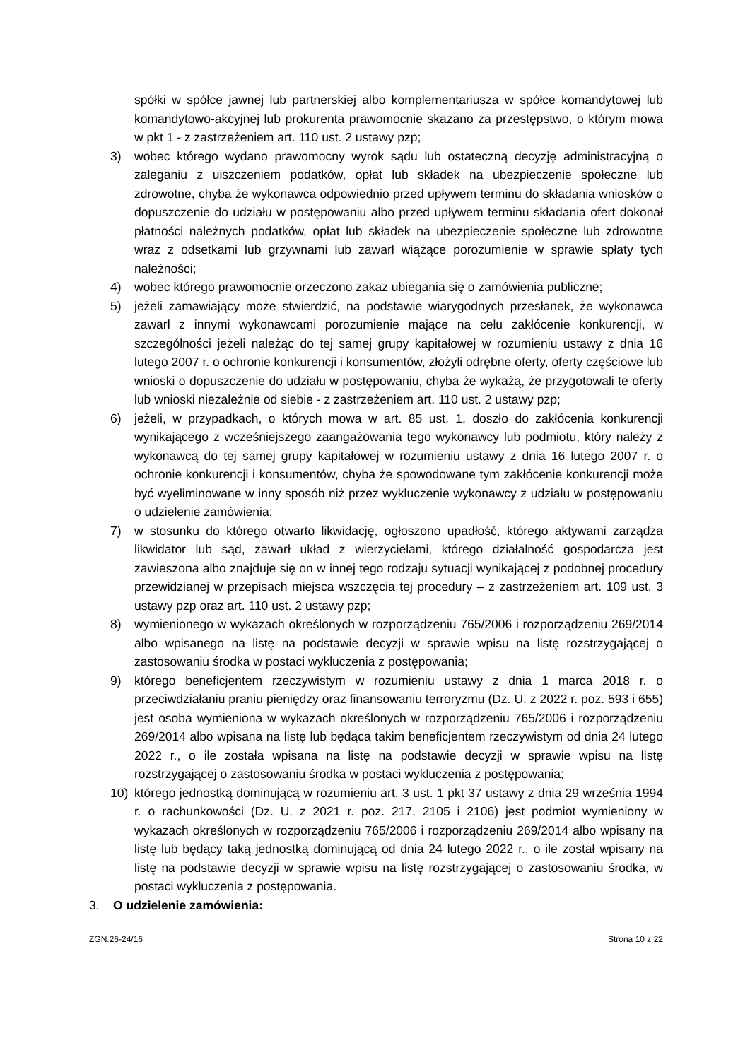spółki w spółce jawnej lub partnerskiej albo komplementariusza w spółce komandytowej lub komandytowo-akcyjnej lub prokurenta prawomocnie skazano za przestępstwo, o którym mowa w pkt 1 - z zastrzeżeniem art. 110 ust. 2 ustawy pzp;
3) wobec którego wydano prawomocny wyrok sądu lub ostateczną decyzję administracyjną o zaleganiu z uiszczeniem podatków, opłat lub składek na ubezpieczenie społeczne lub zdrowotne, chyba że wykonawca odpowiednio przed upływem terminu do składania wniosków o dopuszczenie do udziału w postępowaniu albo przed upływem terminu składania ofert dokonał płatności należnych podatków, opłat lub składek na ubezpieczenie społeczne lub zdrowotne wraz z odsetkami lub grzywnami lub zawarł wiążące porozumienie w sprawie spłaty tych należności;
4) wobec którego prawomocnie orzeczono zakaz ubiegania się o zamówienia publiczne;
5) jeżeli zamawiający może stwierdzić, na podstawie wiarygodnych przesłanek, że wykonawca zawarł z innymi wykonawcami porozumienie mające na celu zakłócenie konkurencji, w szczególności jeżeli należąc do tej samej grupy kapitałowej w rozumieniu ustawy z dnia 16 lutego 2007 r. o ochronie konkurencji i konsumentów, złożyli odrębne oferty, oferty częściowe lub wnioski o dopuszczenie do udziału w postępowaniu, chyba że wykażą, że przygotowali te oferty lub wnioski niezależnie od siebie - z zastrzeżeniem art. 110 ust. 2 ustawy pzp;
6) jeżeli, w przypadkach, o których mowa w art. 85 ust. 1, doszło do zakłócenia konkurencji wynikającego z wcześniejszego zaangażowania tego wykonawcy lub podmiotu, który należy z wykonawcą do tej samej grupy kapitałowej w rozumieniu ustawy z dnia 16 lutego 2007 r. o ochronie konkurencji i konsumentów, chyba że spowodowane tym zakłócenie konkurencji może być wyeliminowane w inny sposób niż przez wykluczenie wykonawcy z udziału w postępowaniu o udzielenie zamówienia;
7) w stosunku do którego otwarto likwidację, ogłoszono upadłość, którego aktywami zarządza likwidator lub sąd, zawarł układ z wierzycielami, którego działalność gospodarcza jest zawieszona albo znajduje się on w innej tego rodzaju sytuacji wynikającej z podobnej procedury przewidzianej w przepisach miejsca wszczęcia tej procedury – z zastrzeżeniem art. 109 ust. 3 ustawy pzp oraz art. 110 ust. 2 ustawy pzp;
8) wymienionego w wykazach określonych w rozporządzeniu 765/2006 i rozporządzeniu 269/2014 albo wpisanego na listę na podstawie decyzji w sprawie wpisu na listę rozstrzygającej o zastosowaniu środka w postaci wykluczenia z postępowania;
9) którego beneficjentem rzeczywistym w rozumieniu ustawy z dnia 1 marca 2018 r. o przeciwdziałaniu praniu pieniędzy oraz finansowaniu terroryzmu (Dz. U. z 2022 r. poz. 593 i 655) jest osoba wymieniona w wykazach określonych w rozporządzeniu 765/2006 i rozporządzeniu 269/2014 albo wpisana na listę lub będąca takim beneficjentem rzeczywistym od dnia 24 lutego 2022 r., o ile została wpisana na listę na podstawie decyzji w sprawie wpisu na listę rozstrzygającej o zastosowaniu środka w postaci wykluczenia z postępowania;
10) którego jednostką dominującą w rozumieniu art. 3 ust. 1 pkt 37 ustawy z dnia 29 września 1994 r. o rachunkowości (Dz. U. z 2021 r. poz. 217, 2105 i 2106) jest podmiot wymieniony w wykazach określonych w rozporządzeniu 765/2006 i rozporządzeniu 269/2014 albo wpisany na listę lub będący taką jednostką dominującą od dnia 24 lutego 2022 r., o ile został wpisany na listę na podstawie decyzji w sprawie wpisu na listę rozstrzygającej o zastosowaniu środka, w postaci wykluczenia z postępowania.
3. O udzielenie zamówienia:
ZGN.26-24/16 Strona 10 z 22